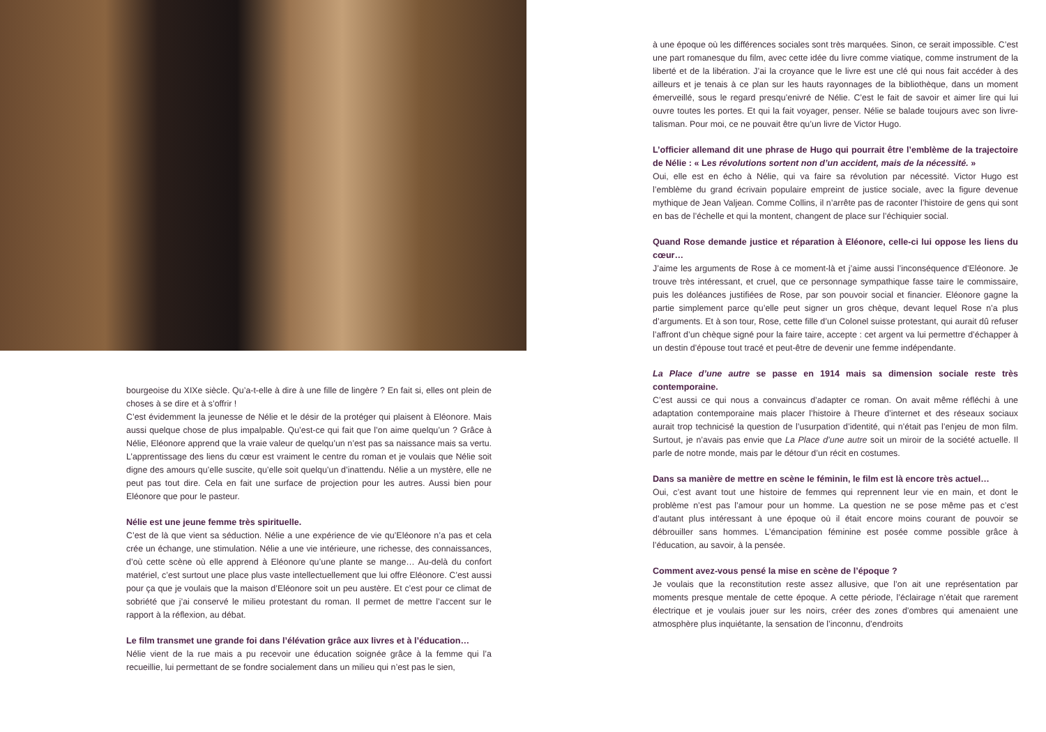bourgeoise du XIXe siècle. Qu’a-t-elle à dire à une fille de lingère ? En fait si, elles ont plein de choses à se dire et à s’offrir !
C’est évidemment la jeunesse de Nélie et le désir de la protéger qui plaisent à Eléonore. Mais aussi quelque chose de plus impalpable. Qu’est-ce qui fait que l’on aime quelqu’un ? Grâce à Nélie, Eléonore apprend que la vraie valeur de quelqu’un n’est pas sa naissance mais sa vertu. L’apprentissage des liens du cœur est vraiment le centre du roman et je voulais que Nélie soit digne des amours qu’elle suscite, qu’elle soit quelqu’un d’inattendu. Nélie a un mystère, elle ne peut pas tout dire. Cela en fait une surface de projection pour les autres. Aussi bien pour Eléonore que pour le pasteur.
Nélie est une jeune femme très spirituelle.
C’est de là que vient sa séduction. Nélie a une expérience de vie qu’Eléonore n’a pas et cela crée un échange, une stimulation. Nélie a une vie intérieure, une richesse, des connaissances, d’où cette scène où elle apprend à Eléonore qu’une plante se mange… Au-delà du confort matériel, c’est surtout une place plus vaste intellectuellement que lui offre Eléonore. C’est aussi pour ça que je voulais que la maison d’Eléonore soit un peu austère. Et c’est pour ce climat de sobriété que j’ai conservé le milieu protestant du roman. Il permet de mettre l’accent sur le rapport à la réflexion, au débat.
Le film transmet une grande foi dans l’élévation grâce aux livres et à l’éducation…
Nélie vient de la rue mais a pu recevoir une éducation soignée grâce à la femme qui l’a recueillie, lui permettant de se fondre socialement dans un milieu qui n’est pas le sien,
à une époque où les différences sociales sont très marquées. Sinon, ce serait impossible. C’est une part romanesque du film, avec cette idée du livre comme viatique, comme instrument de la liberté et de la libération. J’ai la croyance que le livre est une clé qui nous fait accéder à des ailleurs et je tenais à ce plan sur les hauts rayonnages de la bibliothèque, dans un moment émerveillé, sous le regard presqu’enivré de Nélie. C’est le fait de savoir et aimer lire qui lui ouvre toutes les portes. Et qui la fait voyager, penser. Nélie se balade toujours avec son livre-talisman. Pour moi, ce ne pouvait être qu’un livre de Victor Hugo.
L’officier allemand dit une phrase de Hugo qui pourrait être l’emblème de la trajectoire de Nélie : « Les révolutions sortent non d’un accident, mais de la nécessité. »
Oui, elle est en écho à Nélie, qui va faire sa révolution par nécessité. Victor Hugo est l’emblème du grand écrivain populaire empreint de justice sociale, avec la figure devenue mythique de Jean Valjean. Comme Collins, il n’arrête pas de raconter l’histoire de gens qui sont en bas de l’échelle et qui la montent, changent de place sur l’échiquier social.
Quand Rose demande justice et réparation à Eléonore, celle-ci lui oppose les liens du cœur…
J’aime les arguments de Rose à ce moment-là et j’aime aussi l’inconséquence d’Eléonore. Je trouve très intéressant, et cruel, que ce personnage sympathique fasse taire le commissaire, puis les doléances justifiées de Rose, par son pouvoir social et financier. Eléonore gagne la partie simplement parce qu’elle peut signer un gros chèque, devant lequel Rose n’a plus d’arguments. Et à son tour, Rose, cette fille d’un Colonel suisse protestant, qui aurait dû refuser l’affront d’un chèque signé pour la faire taire, accepte : cet argent va lui permettre d’échapper à un destin d’épouse tout tracé et peut-être de devenir une femme indépendante.
La Place d’une autre se passe en 1914 mais sa dimension sociale reste très contemporaine.
C’est aussi ce qui nous a convaincus d’adapter ce roman. On avait même réfléchi à une adaptation contemporaine mais placer l’histoire à l’heure d’internet et des réseaux sociaux aurait trop technicisé la question de l’usurpation d’identité, qui n’était pas l’enjeu de mon film. Surtout, je n’avais pas envie que La Place d’une autre soit un miroir de la société actuelle. Il parle de notre monde, mais par le détour d’un récit en costumes.
Dans sa manière de mettre en scène le féminin, le film est là encore très actuel…
Oui, c’est avant tout une histoire de femmes qui reprennent leur vie en main, et dont le problème n’est pas l’amour pour un homme. La question ne se pose même pas et c’est d’autant plus intéressant à une époque où il était encore moins courant de pouvoir se débrouiller sans hommes. L’émancipation féminine est posée comme possible grâce à l’éducation, au savoir, à la pensée.
Comment avez-vous pensé la mise en scène de l’époque ?
Je voulais que la reconstitution reste assez allusive, que l’on ait une représentation par moments presque mentale de cette époque. A cette période, l’éclairage n’était que rarement électrique et je voulais jouer sur les noirs, créer des zones d’ombres qui amenaient une atmosphère plus inquiétante, la sensation de l’inconnu, d’endroits